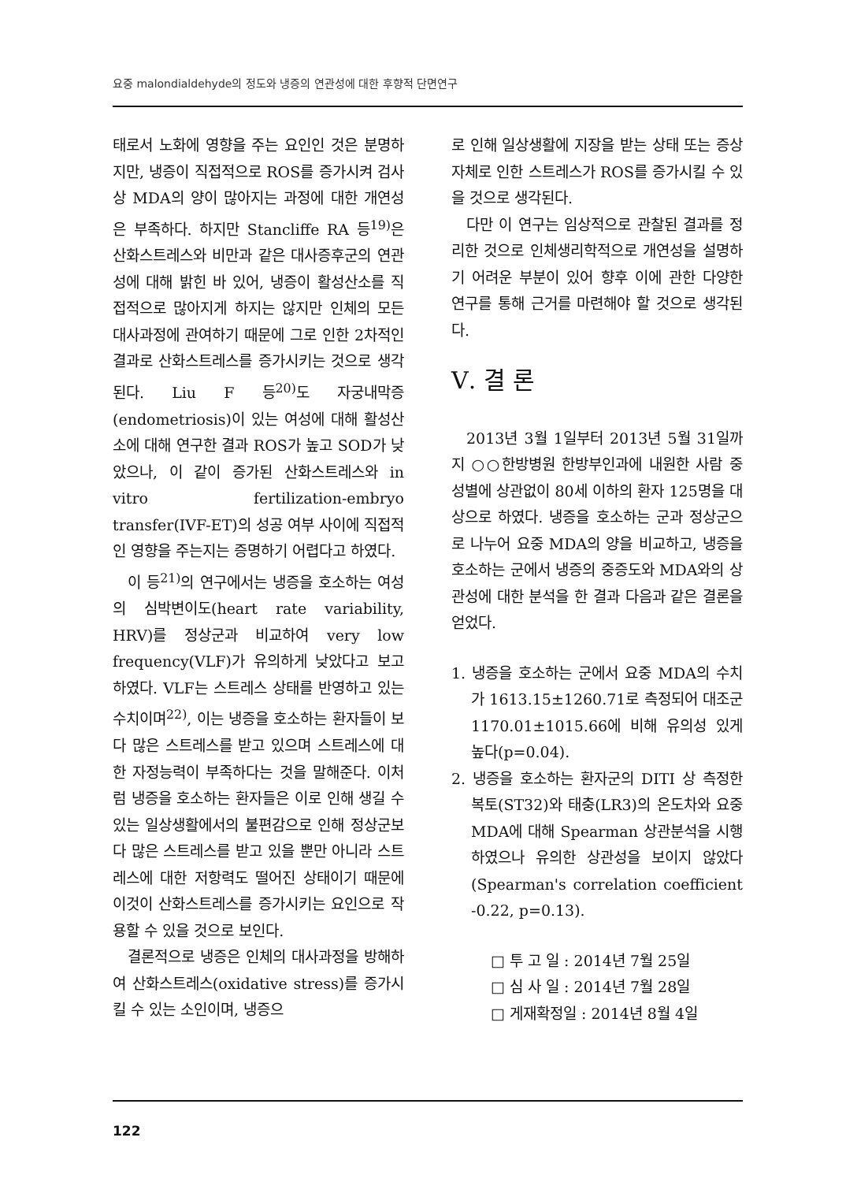요중 malondialdehyde의 정도와 냉증의 연관성에 대한 후향적 단면연구
태로서 노화에 영향을 주는 요인인 것은 분명하지만, 냉증이 직접적으로 ROS를 증가시켜 검사상 MDA의 양이 많아지는 과정에 대한 개연성은 부족하다. 하지만 Stancliffe RA 등<sup>19)</sup>은 산화스트레스와 비만과 같은 대사증후군의 연관성에 대해 밝힌 바 있어, 냉증이 활성산소를 직접적으로 많아지게 하지는 않지만 인체의 모든 대사과정에 관여하기 때문에 그로 인한 2차적인 결과로 산화스트레스를 증가시키는 것으로 생각된다. Liu F 등<sup>20)</sup>도 자궁내막증(endometriosis)이 있는 여성에 대해 활성산소에 대해 연구한 결과 ROS가 높고 SOD가 낮았으나, 이 같이 증가된 산화스트레스와 in vitro fertilization-embryo transfer(IVF-ET)의 성공 여부 사이에 직접적인 영향을 주는지는 증명하기 어렵다고 하였다.
이 등<sup>21)</sup>의 연구에서는 냉증을 호소하는 여성의 심박변이도(heart rate variability, HRV)를 정상군과 비교하여 very low frequency(VLF)가 유의하게 낮았다고 보고하였다. VLF는 스트레스 상태를 반영하고 있는 수치이며<sup>22)</sup>, 이는 냉증을 호소하는 환자들이 보다 많은 스트레스를 받고 있으며 스트레스에 대한 자정능력이 부족하다는 것을 말해준다. 이처럼 냉증을 호소하는 환자들은 이로 인해 생길 수 있는 일상생활에서의 불편감으로 인해 정상군보다 많은 스트레스를 받고 있을 뿐만 아니라 스트레스에 대한 저항력도 떨어진 상태이기 때문에 이것이 산화스트레스를 증가시키는 요인으로 작용할 수 있을 것으로 보인다.
결론적으로 냉증은 인체의 대사과정을 방해하여 산화스트레스(oxidative stress)를 증가시킬 수 있는 소인이며, 냉증으
로 인해 일상생활에 지장을 받는 상태 또는 증상 자체로 인한 스트레스가 ROS를 증가시킬 수 있을 것으로 생각된다.
다만 이 연구는 임상적으로 관찰된 결과를 정리한 것으로 인체생리학적으로 개연성을 설명하기 어려운 부분이 있어 향후 이에 관한 다양한 연구를 통해 근거를 마련해야 할 것으로 생각된다.
Ⅴ. 결 론
2013년 3월 1일부터 2013년 5월 31일까지 ○○한방병원 한방부인과에 내원한 사람 중 성별에 상관없이 80세 이하의 환자 125명을 대상으로 하였다. 냉증을 호소하는 군과 정상군으로 나누어 요중 MDA의 양을 비교하고, 냉증을 호소하는 군에서 냉증의 중증도와 MDA와의 상관성에 대한 분석을 한 결과 다음과 같은 결론을 얻었다.
1. 냉증을 호소하는 군에서 요중 MDA의 수치가 1613.15±1260.71로 측정되어 대조군 1170.01±1015.66에 비해 유의성 있게 높다(p=0.04).
2. 냉증을 호소하는 환자군의 DITI 상 측정한 복토(ST32)와 태충(LR3)의 온도차와 요중 MDA에 대해 Spearman 상관분석을 시행하였으나 유의한 상관성을 보이지 않았다(Spearman's correlation coefficient -0.22, p=0.13).
□ 투 고 일 : 2014년 7월 25일
□ 심 사 일 : 2014년 7월 28일
□ 게재확정일 : 2014년 8월 4일
122